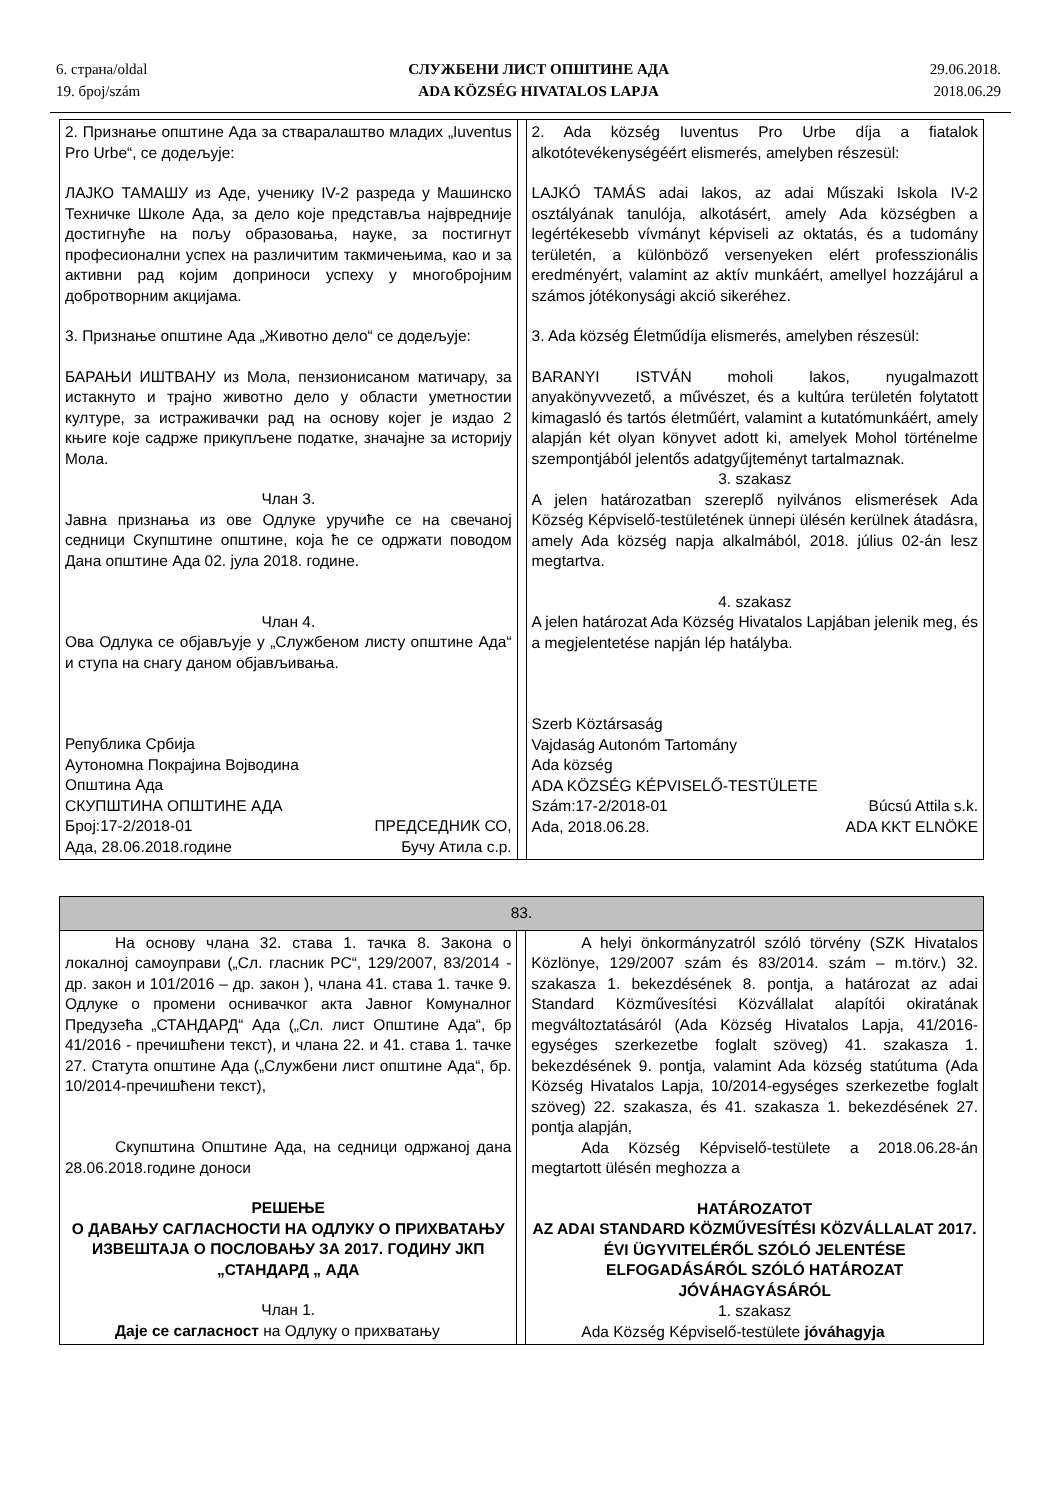6. страна/oldal
19. број/szám
СЛУЖБЕНИ ЛИСТ ОПШТИНЕ АДА
ADA KÖZSÉG HIVATALOS LAPJA
29.06.2018.
2018.06.29
| 2. Признање општине Ада за стваралаштво младих „Iuventus Pro Urbe“, се додељује: ЛАЈКО ТАМАШУ из Аде, ученику IV-2 разреда у Машинско Техничке Школе Ада, за дело које представља највредније достигнуће на пољу образовања, науке, за постигнут професионални успех на различитим такмичењима, као и за активни рад којим доприноси успеху у многобројним добротворним акцијама. 3. Признање општине Ада „Животно дело“ се додељује: БАРАЊИ ИШТВАНУ из Мола, пензионисаном матичару, за истакнуто и трајно животно дело у области уметностии културе, за истраживачки рад на основу којег је издао 2 књиге које садрже прикупљене податке, значајне за историју Мола. Члан 3. Јавна признања из ове Одлуке уручиће се на свечаној седници Скупштине општине, која ће се одржати поводом Дана општине Ада 02. јула 2018. године. Члан 4. Ова Одлука се објављује у „Службеном листу општине Ада“ и ступа на снагу даном објављивања. Република Србија Аутономна Покрајина Војводина Општина Ада СКУПШТИНА ОПШТИНЕ АДА Број:17-2/2018-01 ПРЕДСЕДНИК СО, Ада, 28.06.2018.године Бучу Атила с.р. | | 2. Ada község Iuventus Pro Urbe díja a fiatalok alkotótevékenységéért elismerés, amelyben részesül: LAJKÓ TAMÁS adai lakos, az adai Műszaki Iskola IV-2 osztályának tanulója, alkotásért, amely Ada községben a legértékesebb vívmányt képviseli az oktatás, és a tudomány területén, a különböző versenyeken elért professzionális eredményért, valamint az aktív munkáért, amellyel hozzájárul a számos jótékonysági akció sikeréhez. 3. Ada község Életműdíja elismerés, amelyben részesül: BARANYI ISTVÁN moholi lakos, nyugalmazott anyakönyvvezető, a művészet, és a kultúra területén folytatott kimagasló és tartós életműért, valamint a kutatómunkáért, amely alapján két olyan könyvet adott ki, amelyek Mohol történelme szempontjából jelentős adatgyűjteményt tartalmaznak. 3. szakasz A jelen határozatban szereplő nyilvános elismerések Ada Község Képviselő-testületének ünnepi ülésén kerülnek átadásra, amely Ada község napja alkalmából, 2018. július 02-án lesz megtartva. 4. szakasz A jelen határozat Ada Község Hivatalos Lapjában jelenik meg, és a megjelentetése napján lép hatályba. Szerb Köztársaság Vajdaság Autonóm Tartomány Ada község ADA KÖZSÉG KÉPVISELŐ-TESTÜLETE Szám:17-2/2018-01 Búcsú Attila s.k. Ada, 2018.06.28. ADA KKT ELNÖKE |
| 83. | | |
| На основу члана 32. става 1. тачка 8. Закона о локалној самоуправи („Сл. гласник РС“, 129/2007, 83/2014 - др. закон и 101/2016 – др. закон ), члана 41. става 1. тачке 9. Одлуке о промени оснивачког акта Јавног Комуналног Предузећа „СТАНДАРД“ Ада („Сл. лист Општине Ада“, бр 41/2016 - пречишћени текст), и члана 22. и 41. става 1. тачке 27. Статута општине Ада („Службени лист општине Ада“, бр. 10/2014-пречишћени текст), Скупштина Општине Ада, на седници одржаној дана 28.06.2018.године доноси РЕШЕЊЕ О ДАВАЊУ САГЛАСНОСТИ НА ОДЛУКУ О ПРИХВАТАЊУ ИЗВЕШТАЈА О ПОСЛОВАЊУ ЗА 2017. ГОДИНУ ЈКП „СТАНДАРД „ АДА Члан 1. Даје се сагласност на Одлуку о прихватању | | A helyi önkormányzatról szóló törvény (SZK Hivatalos Közlönye, 129/2007 szám és 83/2014. szám – m.törv.) 32. szakasza 1. bekezdésének 8. pontja, a határozat az adai Standard Közművesítési Közvállalat alapítói okiratának megváltoztatásáról (Ada Község Hivatalos Lapja, 41/2016-egységes szerkezetbe foglalt szöveg) 41. szakasza 1. bekezdésének 9. pontja, valamint Ada község statútuma (Ada Község Hivatalos Lapja, 10/2014-egységes szerkezetbe foglalt szöveg) 22. szakasza, és 41. szakasza 1. bekezdésének 27. pontja alapján, Ada Község Képviselő-testülete a 2018.06.28-án megtartott ülésén meghozza a HATÁROZATOT AZ ADAI STANDARD KÖZMŰVESÍTÉSI KÖZVÁLLALAT 2017. ÉVI ÜGYVITELÉRŐL SZÓLÓ JELENTÉSE ELFOGADÁSÁRÓL SZÓLÓ HATÁROZAT JÓVÁHAGYÁSÁRÓL 1. szakasz Ada Község Képviselő-testülete jóváhagyja |